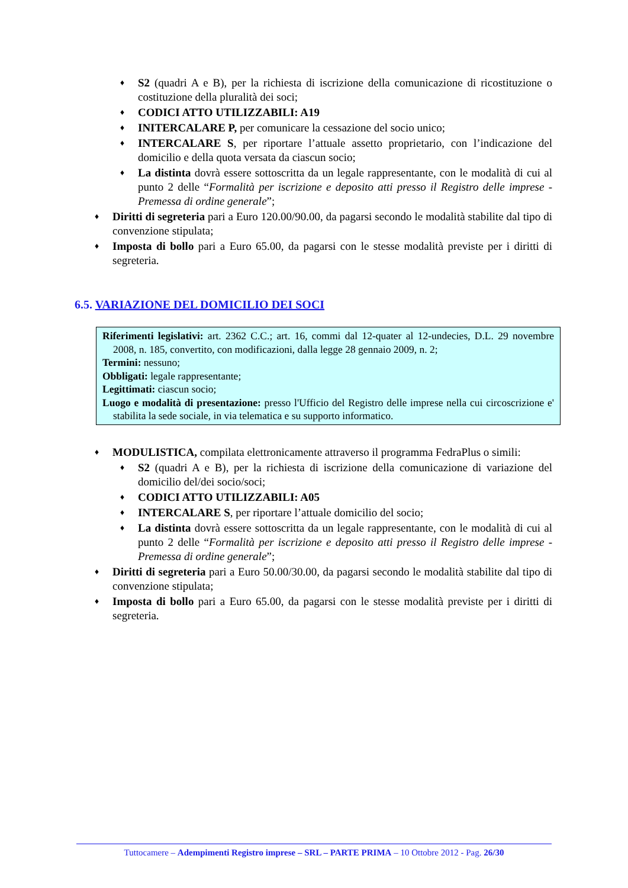♦ S2 (quadri A e B), per la richiesta di iscrizione della comunicazione di ricostituzione o costituzione della pluralità dei soci;
♦ CODICI ATTO UTILIZZABILI: A19
♦ INITERCALARE P, per comunicare la cessazione del socio unico;
♦ INTERCALARE S, per riportare l’attuale assetto proprietario, con l’indicazione del domicilio e della quota versata da ciascun socio;
♦ La distinta dovrà essere sottoscritta da un legale rappresentante, con le modalità di cui al punto 2 delle “Formalità per iscrizione e deposito atti presso il Registro delle imprese - Premessa di ordine generale”;
♦ Diritti di segreteria pari a Euro 120.00/90.00, da pagarsi secondo le modalità stabilite dal tipo di convenzione stipulata;
♦ Imposta di bollo pari a Euro 65.00, da pagarsi con le stesse modalità previste per i diritti di segreteria.
6.5. VARIAZIONE DEL DOMICILIO DEI SOCI
Riferimenti legislativi: art. 2362 C.C.; art. 16, commi dal 12-quater al 12-undecies, D.L. 29 novembre 2008, n. 185, convertito, con modificazioni, dalla legge 28 gennaio 2009, n. 2;
Termini: nessuno;
Obbligati: legale rappresentante;
Legittimati: ciascun socio;
Luogo e modalità di presentazione: presso l'Ufficio del Registro delle imprese nella cui circoscrizione e' stabilita la sede sociale, in via telematica e su supporto informatico.
♦ MODULISTICA, compilata elettronicamente attraverso il programma FedraPlus o simili:
♦ S2 (quadri A e B), per la richiesta di iscrizione della comunicazione di variazione del domicilio del/dei socio/soci;
♦ CODICI ATTO UTILIZZABILI: A05
♦ INTERCALARE S, per riportare l’attuale domicilio del socio;
♦ La distinta dovrà essere sottoscritta da un legale rappresentante, con le modalità di cui al punto 2 delle “Formalità per iscrizione e deposito atti presso il Registro delle imprese - Premessa di ordine generale”;
♦ Diritti di segreteria pari a Euro 50.00/30.00, da pagarsi secondo le modalità stabilite dal tipo di convenzione stipulata;
♦ Imposta di bollo pari a Euro 65.00, da pagarsi con le stesse modalità previste per i diritti di segreteria.
Tuttocamere – Adempimenti Registro imprese – SRL – PARTE PRIMA – 10 Ottobre 2012 - Pag. 26/30